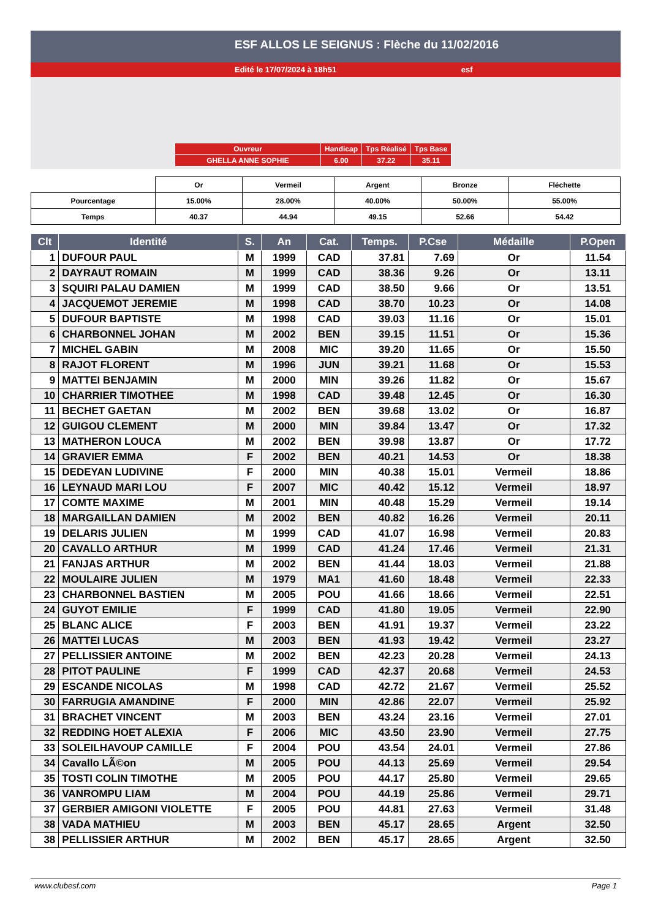ESF ALLOS LE SEIGNUS : Flèche du 11/02/2016
Edité le 17/07/2024 à 18h51 esf
| Ouvreur | Handicap | Tps Réalisé | Tps Base |
| GHELLA ANNE SOPHIE | 6.00 | 37.22 | 35.11 |
| | Or | Vermeil | Argent | Bronze | Fléchette |
| Pourcentage | 15.00% | 28.00% | 40.00% | 50.00% | 55.00% |
| Temps | 40.37 | 44.94 | 49.15 | 52.66 | 54.42 |
| Clt | Identité | S. | An | Cat. | Temps. | P.Cse | Médaille | P.Open |
| --- | --- | --- | --- | --- | --- | --- | --- | --- |
| 1 | DUFOUR PAUL | M | 1999 | CAD | 37.81 | 7.69 | Or | 11.54 |
| 2 | DAYRAUT ROMAIN | M | 1999 | CAD | 38.36 | 9.26 | Or | 13.11 |
| 3 | SQUIRI PALAU DAMIEN | M | 1999 | CAD | 38.50 | 9.66 | Or | 13.51 |
| 4 | JACQUEMOT JEREMIE | M | 1998 | CAD | 38.70 | 10.23 | Or | 14.08 |
| 5 | DUFOUR BAPTISTE | M | 1998 | CAD | 39.03 | 11.16 | Or | 15.01 |
| 6 | CHARBONNEL JOHAN | M | 2002 | BEN | 39.15 | 11.51 | Or | 15.36 |
| 7 | MICHEL GABIN | M | 2008 | MIC | 39.20 | 11.65 | Or | 15.50 |
| 8 | RAJOT FLORENT | M | 1996 | JUN | 39.21 | 11.68 | Or | 15.53 |
| 9 | MATTEI BENJAMIN | M | 2000 | MIN | 39.26 | 11.82 | Or | 15.67 |
| 10 | CHARRIER TIMOTHEE | M | 1998 | CAD | 39.48 | 12.45 | Or | 16.30 |
| 11 | BECHET GAETAN | M | 2002 | BEN | 39.68 | 13.02 | Or | 16.87 |
| 12 | GUIGOU CLEMENT | M | 2000 | MIN | 39.84 | 13.47 | Or | 17.32 |
| 13 | MATHERON LOUCA | M | 2002 | BEN | 39.98 | 13.87 | Or | 17.72 |
| 14 | GRAVIER EMMA | F | 2002 | BEN | 40.21 | 14.53 | Or | 18.38 |
| 15 | DEDEYAN LUDIVINE | F | 2000 | MIN | 40.38 | 15.01 | Vermeil | 18.86 |
| 16 | LEYNAUD MARI LOU | F | 2007 | MIC | 40.42 | 15.12 | Vermeil | 18.97 |
| 17 | COMTE MAXIME | M | 2001 | MIN | 40.48 | 15.29 | Vermeil | 19.14 |
| 18 | MARGAILLAN DAMIEN | M | 2002 | BEN | 40.82 | 16.26 | Vermeil | 20.11 |
| 19 | DELARIS JULIEN | M | 1999 | CAD | 41.07 | 16.98 | Vermeil | 20.83 |
| 20 | CAVALLO ARTHUR | M | 1999 | CAD | 41.24 | 17.46 | Vermeil | 21.31 |
| 21 | FANJAS ARTHUR | M | 2002 | BEN | 41.44 | 18.03 | Vermeil | 21.88 |
| 22 | MOULAIRE JULIEN | M | 1979 | MA1 | 41.60 | 18.48 | Vermeil | 22.33 |
| 23 | CHARBONNEL BASTIEN | M | 2005 | POU | 41.66 | 18.66 | Vermeil | 22.51 |
| 24 | GUYOT EMILIE | F | 1999 | CAD | 41.80 | 19.05 | Vermeil | 22.90 |
| 25 | BLANC ALICE | F | 2003 | BEN | 41.91 | 19.37 | Vermeil | 23.22 |
| 26 | MATTEI LUCAS | M | 2003 | BEN | 41.93 | 19.42 | Vermeil | 23.27 |
| 27 | PELLISSIER ANTOINE | M | 2002 | BEN | 42.23 | 20.28 | Vermeil | 24.13 |
| 28 | PITOT PAULINE | F | 1999 | CAD | 42.37 | 20.68 | Vermeil | 24.53 |
| 29 | ESCANDE NICOLAS | M | 1998 | CAD | 42.72 | 21.67 | Vermeil | 25.52 |
| 30 | FARRUGIA AMANDINE | F | 2000 | MIN | 42.86 | 22.07 | Vermeil | 25.92 |
| 31 | BRACHET VINCENT | M | 2003 | BEN | 43.24 | 23.16 | Vermeil | 27.01 |
| 32 | REDDING HOET ALEXIA | F | 2006 | MIC | 43.50 | 23.90 | Vermeil | 27.75 |
| 33 | SOLEILHAVOUP CAMILLE | F | 2004 | POU | 43.54 | 24.01 | Vermeil | 27.86 |
| 34 | Cavallo LÃ©on | M | 2005 | POU | 44.13 | 25.69 | Vermeil | 29.54 |
| 35 | TOSTI COLIN TIMOTHE | M | 2005 | POU | 44.17 | 25.80 | Vermeil | 29.65 |
| 36 | VANROMPU LIAM | M | 2004 | POU | 44.19 | 25.86 | Vermeil | 29.71 |
| 37 | GERBIER AMIGONI VIOLETTE | F | 2005 | POU | 44.81 | 27.63 | Vermeil | 31.48 |
| 38 | VADA MATHIEU | M | 2003 | BEN | 45.17 | 28.65 | Argent | 32.50 |
| 38 | PELLISSIER ARTHUR | M | 2002 | BEN | 45.17 | 28.65 | Argent | 32.50 |
www.clubesf.com Page 1